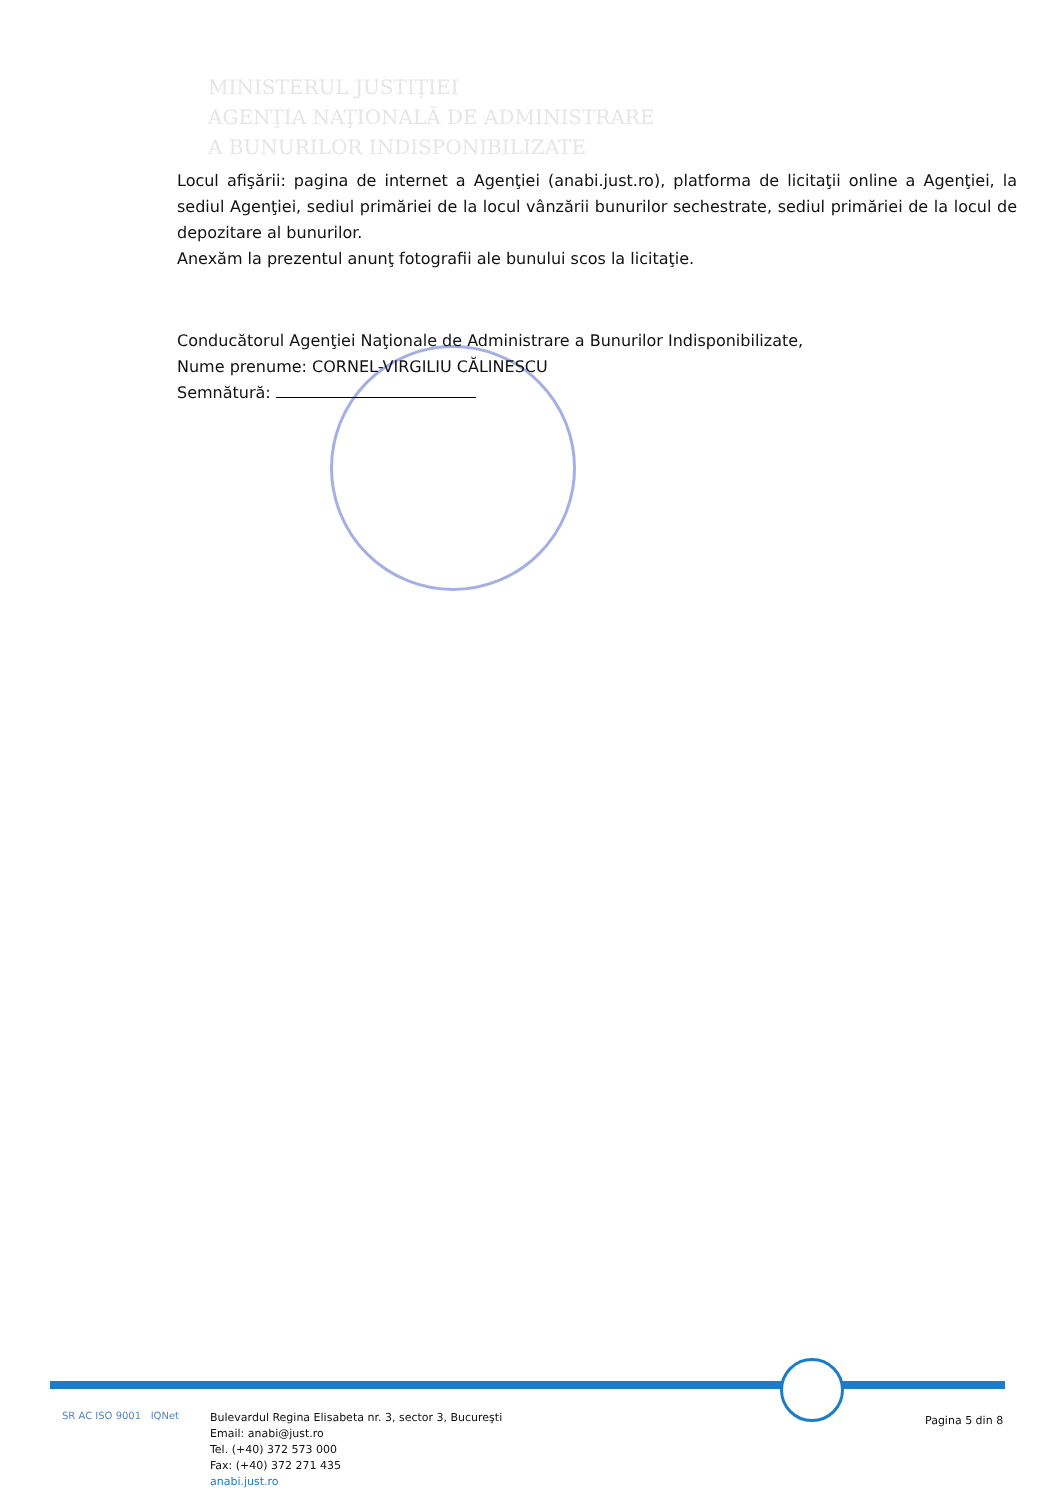MINISTERUL JUSTIŢIEI
AGENŢIA NAŢIONALĂ DE ADMINISTRARE
A BUNURILOR INDISPONIBILIZATE
Locul afişării: pagina de internet a Agenţiei (anabi.just.ro), platforma de licitaţii online a Agenţiei, la sediul Agenţiei, sediul primăriei de la locul vânzării bunurilor sechestrate, sediul primăriei de la locul de depozitare al bunurilor.
Anexăm la prezentul anunţ fotografii ale bunului scos la licitaţie.
Conducătorul Agenţiei Naţionale de Administrare a Bunurilor Indisponibilizate,
Nume prenume: CORNEL-VIRGILIU CĂLINESCU
Semnătură:
SR AC ISO 9001 IQNet
Bulevardul Regina Elisabeta nr. 3, sector 3, Bucureşti
Email: anabi@just.ro
Tel. (+40) 372 573 000
Fax: (+40) 372 271 435
anabi.just.ro
Pagina 5 din 8